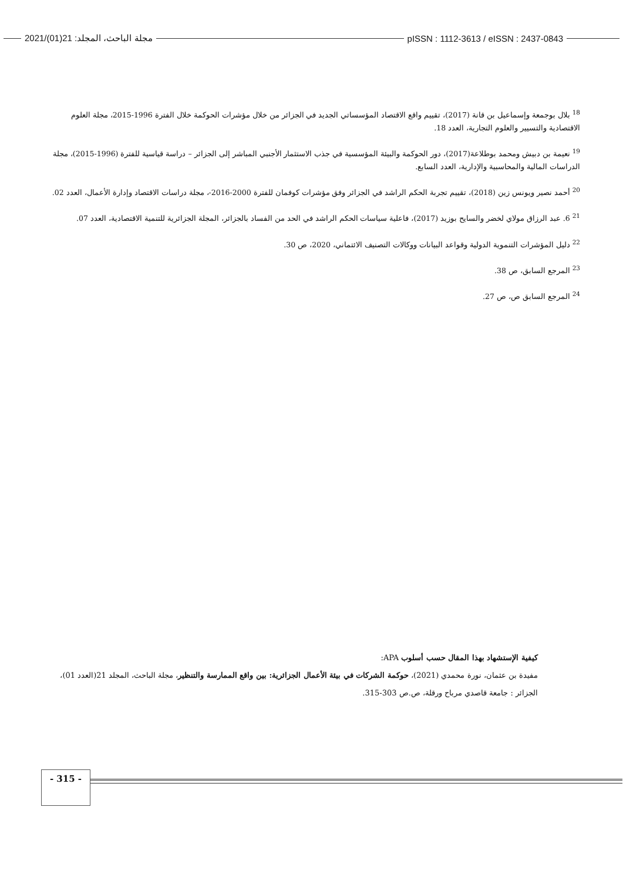2021/(01)21 :مجلة الباحث، المجلد pISSN : 1112-3613 / eISSN : 2437-0843
<sup>18</sup> بلال بوجمعة وإسماعيل بن قانة (2017)، تقييم واقع الاقتصاد المؤسساتي الجديد في الجزائر من خلال مؤشرات الحوكمة خلال الفترة 1996-2015، مجلة العلوم الاقتصادية والتسيير والعلوم التجارية، العدد 18.
<sup>19</sup> نعيمة بن دبيش ومحمد بوطلاعة(2017)، دور الحوكمة والبيئة المؤسسية في جذب الاستثمار الأجنبي المباشر إلى الجزائر – دراسة قياسية للفترة (1996-2015)، مجلة الدراسات المالية والمحاسبية والإدارية، العدد السابع.
<sup>20</sup> أحمد نصير ويونس زين (2018)، تقييم تجربة الحكم الراشد في الجزائر وفق مؤشرات كوفمان للفترة 2000-2016-، مجلة دراسات الاقتصاد وإدارة الأعمال، العدد 02.
<sup>21</sup> 6. عبد الرزاق مولاي لخضر والسايح بوزيد (2017)، فاعلية سياسات الحكم الراشد في الحد من الفساد بالجزائر، المجلة الجزائرية للتنمية الاقتصادية، العدد 07.
<sup>22</sup> دليل المؤشرات التنموية الدولية وقواعد البيانات ووكالات التصنيف الائتماني، 2020، ص 30.
<sup>23</sup> المرجع السابق، ص 38.
<sup>24</sup> المرجع السابق ص، ص 27.
كيفية الإستشهاد بهذا المقال حسب أسلوب APA:
مفيدة بن عثمان، نورة محمدي (2021)، حوكمة الشركات في بيئة الأعمال الجزائرية: بين واقع الممارسة والتنظير، مجلة الباحث، المجلد 21(العدد 01)، الجزائر : جامعة قاصدي مرباح ورقلة، ص.ص 303-315.
- 315 -